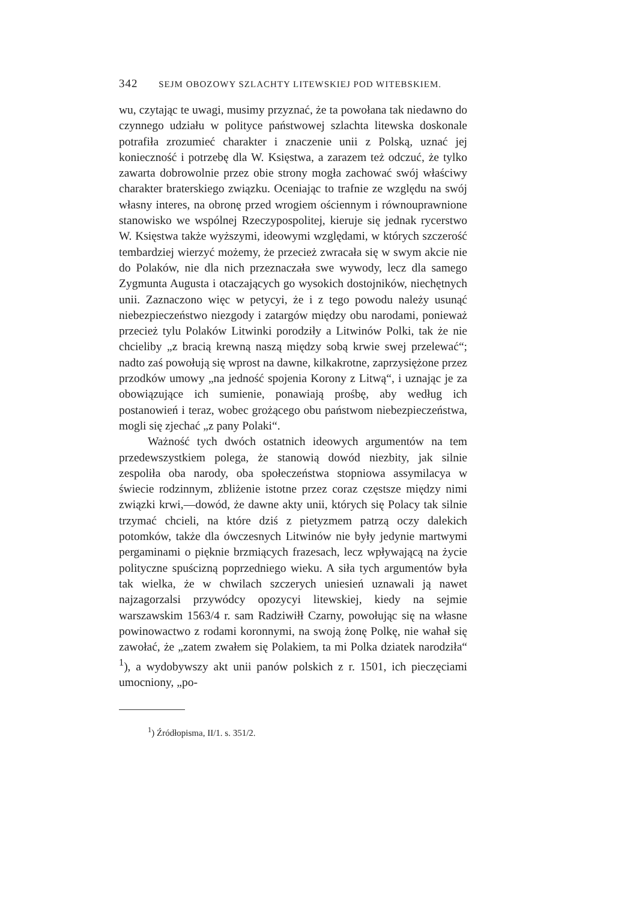342 SEJM OBOZOWY SZLACHTY LITEWSKIEJ POD WITEBSKIEM.
wu, czytając te uwagi, musimy przyznać, że ta powołana tak niedawno do czynnego udziału w polityce państwowej szlachta litewska doskonale potrafiła zrozumieć charakter i znaczenie unii z Polską, uznać jej konieczność i potrzebę dla W. Księstwa, a zarazem też odczuć, że tylko zawarta dobrowolnie przez obie strony mogła zachować swój właściwy charakter braterskiego związku. Oceniając to trafnie ze względu na swój własny interes, na obronę przed wrogiem ościennym i równouprawnione stanowisko we wspólnej Rzeczypospolitej, kieruje się jednak rycerstwo W. Księstwa także wyższymi, ideowymi względami, w których szczerość tembardziej wierzyć możemy, że przecież zwracała się w swym akcie nie do Polaków, nie dla nich przeznaczała swe wywody, lecz dla samego Zygmunta Augusta i otaczających go wysokich dostojników, niechętnych unii. Zaznaczono więc w petycyi, że i z tego powodu należy usunąć niebezpieczeństwo niezgody i zatargów między obu narodami, ponieważ przecież tylu Polaków Litwinki porodziły a Litwinów Polki, tak że nie chcieliby „z bracią krewną naszą między sobą krwie swej przelewać“; nadto zaś powołują się wprost na dawne, kilkakrotne, zaprzysiężone przez przodków umowy „na jedność spojenia Korony z Litwą“, i uznając je za obowiązujące ich sumienie, ponawiają prośbę, aby według ich postanowień i teraz, wobec grożącego obu państwom niebezpieczeństwa, mogli się zjechać „z pany Polaki“.
Ważność tych dwóch ostatnich ideowych argumentów na tem przedewszystkiem polega, że stanowią dowód niezbity, jak silnie zespoliła oba narody, oba społeczeństwa stopniowa assymilacya w świecie rodzinnym, zbliżenie istotne przez coraz częstsze między nimi związki krwi,—dowód, że dawne akty unii, których się Polacy tak silnie trzymać chcieli, na które dziś z pietyzmem patrzą oczy dalekich potomków, także dla ówczesnych Litwinów nie były jedynie martwymi pergaminami o pięknie brzmiących frazesach, lecz wpływającą na życie polityczne spuścizną poprzedniego wieku. A siła tych argumentów była tak wielka, że w chwilach szczerych uniesień uznawali ją nawet najzagorzalsi przywódcy opozycyi litewskiej, kiedy na sejmie warszawskim 1563/4 r. sam Radziwiłł Czarny, powołując się na własne powinowactwo z rodami koronnymi, na swoją żonę Polkę, nie wahał się zawołać, że „zatem zwałem się Polakiem, ta mi Polka dziatek narodziła“ <sup>1</sup>), a wydobywszy akt unii panów polskich z r. 1501, ich pieczęciami umocniony, „po-
<sup>1</sup>) Źródłopisma, II/1. s. 351/2.